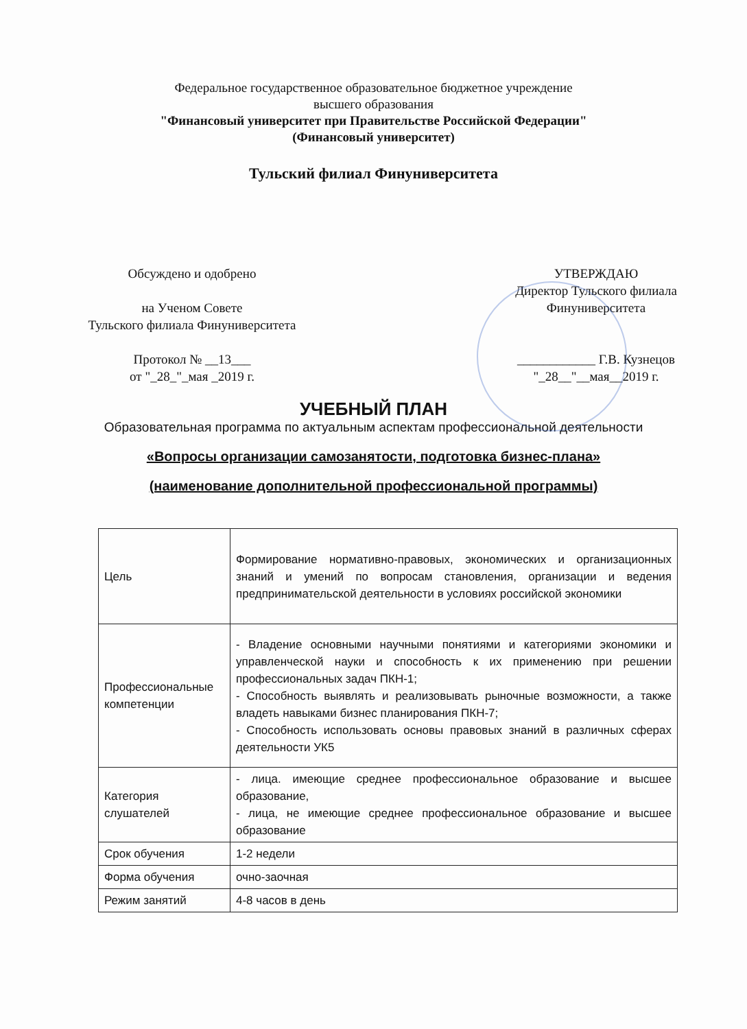Федеральное государственное образовательное бюджетное учреждение
высшего образования
"Финансовый университет при Правительстве Российской Федерации"
(Финансовый университет)
Тульский филиал Финуниверситета
Обсуждено и одобрено
на Ученом Совете
Тульского филиала Финуниверситета
Протокол № __13___
от "_28_"_мая _2019 г.
УТВЕРЖДАЮ
Директор Тульского филиала
Финуниверситета
____________ Г.В. Кузнецов
"_28__"__мая__2019 г.
УЧЕБНЫЙ ПЛАН
Образовательная программа по актуальным аспектам профессиональной деятельности
«Вопросы организации самозанятости, подготовка бизнес-плана»
(наименование дополнительной профессиональной программы)
| Цель | Формирование нормативно-правовых, экономических и организационных знаний и умений по вопросам становления, организации и ведения предпринимательской деятельности в условиях российской экономики |
| Профессиональные компетенции | - Владение основными научными понятиями и категориями экономики и управленческой науки и способность к их применению при решении профессиональных задач ПКН-1; - Способность выявлять и реализовывать рыночные возможности, а также владеть навыками бизнес планирования ПКН-7; - Способность использовать основы правовых знаний в различных сферах деятельности УК5 |
| Категория слушателей | - лица. имеющие среднее профессиональное образование и высшее образование, - лица, не имеющие среднее профессиональное образование и высшее образование |
| Срок обучения | 1-2 недели |
| Форма обучения | очно-заочная |
| Режим занятий | 4-8 часов в день |